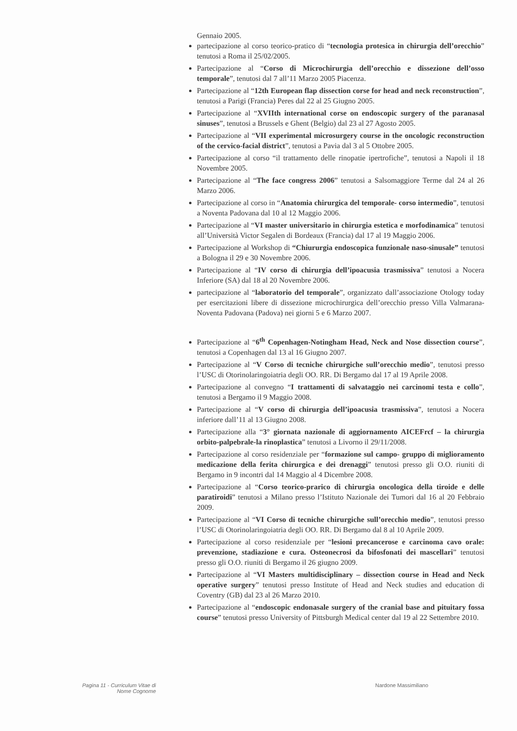Gennaio 2005.
partecipazione al corso teorico-pratico di “tecnologia protesica in chirurgia dell’orecchio” tenutosi a Roma il 25/02/2005.
Partecipazione al “Corso di Microchirurgia dell’orecchio e dissezione dell’osso temporale”, tenutosi dal 7 all’11 Marzo 2005 Piacenza.
Partecipazione al “12th European flap dissection corse for head and neck reconstruction”, tenutosi a Parigi (Francia) Peres dal 22 al 25 Giugno 2005.
Partecipazione al “XVIIth international corse on endoscopic surgery of the paranasal sinuses”, tenutosi a Brussels e Ghent (Belgio) dal 23 al 27 Agosto 2005.
Partecipazione al “VII experimental microsurgery course in the oncologic reconstruction of the cervico-facial district”, tenutosi a Pavia dal 3 al 5 Ottobre 2005.
Partecipazione al corso “il trattamento delle rinopatie ipertrofiche”, tenutosi a Napoli il 18 Novembre 2005.
Partecipazione al “The face congress 2006” tenutosi a Salsomaggiore Terme dal 24 al 26 Marzo 2006.
Partecipazione al corso in “Anatomia chirurgica del temporale- corso intermedio”, tenutosi a Noventa Padovana dal 10 al 12 Maggio 2006.
Partecipazione al “VI master universitario in chirurgia estetica e morfodinamica” tenutosi all’Università Victor Segalen di Bordeaux (Francia) dal 17 al 19 Maggio 2006.
Partecipazione al Workshop di “Chiururgia endoscopica funzionale naso-sinusale” tenutosi a Bologna il 29 e 30 Novembre 2006.
Partecipazione al “IV corso di chirurgia dell’ipoacusia trasmissiva” tenutosi a Nocera Inferiore (SA) dal 18 al 20 Novembre 2006.
partecipazione al “laboratorio del temporale”, organizzato dall’associazione Otology today per esercitazioni libere di dissezione microchirurgica dell’orecchio presso Villa Valmarana-Noventa Padovana (Padova) nei giorni 5 e 6 Marzo 2007.
Partecipazione al “6<sup>th</sup> Copenhagen-Notingham Head, Neck and Nose dissection course”, tenutosi a Copenhagen dal 13 al 16 Giugno 2007.
Partecipazione al “V Corso di tecniche chirurgiche sull’orecchio medio”, tenutosi presso l’USC di Otorinolaringoiatria degli OO. RR. Di Bergamo dal 17 al 19 Aprile 2008.
Partecipazione al convegno “I trattamenti di salvataggio nei carcinomi testa e collo”, tenutosi a Bergamo il 9 Maggio 2008.
Partecipazione al “V corso di chirurgia dell’ipoacusia trasmissiva”, tenutosi a Nocera inferiore dall’11 al 13 Giugno 2008.
Partecipazione alla “3° giornata nazionale di aggiornamento AICEFrcf – la chirurgia orbito-palpebrale-la rinoplastica” tenutosi a Livorno il 29/11/2008.
Partecipazione al corso residenziale per “formazione sul campo- gruppo di miglioramento medicazione della ferita chirurgica e dei drenaggi” tenutosi presso gli O.O. riuniti di Bergamo in 9 incontri dal 14 Maggio al 4 Dicembre 2008.
Partecipazione al “Corso teorico-prarico di chirurgia oncologica della tiroide e delle paratiroidi” tenutosi a Milano presso l’Istituto Nazionale dei Tumori dal 16 al 20 Febbraio 2009.
Partecipazione al “VI Corso di tecniche chirurgiche sull’orecchio medio”, tenutosi presso l’USC di Otorinolaringoiatria degli OO. RR. Di Bergamo dal 8 al 10 Aprile 2009.
Partecipazione al corso residenziale per “lesioni precancerose e carcinoma cavo orale: prevenzione, stadiazione e cura. Osteonecrosi da bifosfonati dei mascellari” tenutosi presso gli O.O. riuniti di Bergamo il 26 giugno 2009.
Partecipazione al “VI Masters multidisciplinary – dissection course in Head and Neck operative surgery” tenutosi presso Institute of Head and Neck studies and education di Coventry (GB) dal 23 al 26 Marzo 2010.
Partecipazione al “endoscopic endonasale surgery of the cranial base and pituitary fossa course” tenutosi presso University of Pittsburgh Medical center dal 19 al 22 Settembre 2010.
Pagina 11 - Curriculum Vitae di
Nome Cognome
Nardone Massimiliano